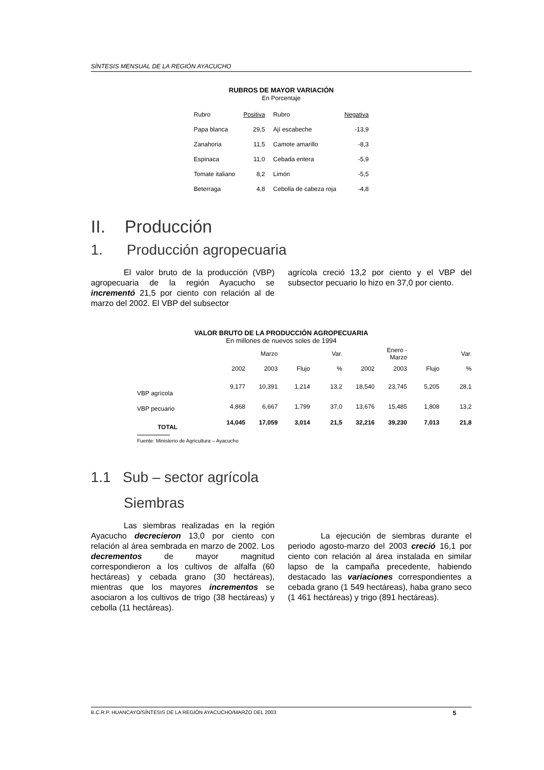SÍNTESIS MENSUAL DE LA REGIÓN AYACUCHO
RUBROS DE MAYOR VARIACIÓN
En Porcentaje
| Rubro | Positiva | Rubro | Negativa |
| --- | --- | --- | --- |
| Papa blanca | 29,5 | Ají escabeche | -13,9 |
| Zanahoria | 11,5 | Camote amarillo | -8,3 |
| Espinaca | 11,0 | Cebada entera | -5,9 |
| Tomate italiano | 8,2 | Limón | -5,5 |
| Beterraga | 4,8 | Cebolla de cabeza roja | -4,8 |
II. Producción
1. Producción agropecuaria
El valor bruto de la producción (VBP) agropecuaria de la región Ayacucho se incrementó 21,5 por ciento con relación al de marzo del 2002. El VBP del subsector
agrícola creció 13,2 por ciento y el VBP del subsector pecuario lo hizo en 37,0 por ciento.
VALOR BRUTO DE LA PRODUCCIÓN AGROPECUARIA
En millones de nuevos soles de 1994
| | | Marzo | | Var. | | Enero - Marzo | | Var. |
| --- | --- | --- | --- | --- | --- | --- | --- | --- |
| | 2002 | 2003 | Flujo | % | 2002 | 2003 | Flujo | % |
| VBP agrícola | 9,177 | 10,391 | 1,214 | 13,2 | 18,540 | 23,745 | 5,205 | 28,1 |
| VBP pecuario | 4,868 | 6,667 | 1,799 | 37,0 | 13,676 | 15,485 | 1,808 | 13,2 |
| TOTAL | 14,045 | 17,059 | 3,014 | 21,5 | 32,216 | 39,230 | 7,013 | 21,8 |
Fuente: Ministerio de Agricultura – Ayacucho
1.1 Sub – sector agrícola
Siembras
Las siembras realizadas en la región Ayacucho decrecieron 13,0 por ciento con relación al área sembrada en marzo de 2002. Los decrementos de mayor magnitud correspondieron a los cultivos de alfalfa (60 hectáreas) y cebada grano (30 hectáreas), mientras que los mayores incrementos se asociaron a los cultivos de trigo (38 hectáreas) y cebolla (11 hectáreas).
La ejecución de siembras durante el periodo agosto-marzo del 2003 creció 16,1 por ciento con relación al área instalada en similar lapso de la campaña precedente, habiendo destacado las variaciones correspondientes a cebada grano (1 549 hectáreas), haba grano seco (1 461 hectáreas) y trigo (891 hectáreas).
B.C.R.P. HUANCAYO/SÍNTESIS DE LA REGIÓN AYACUCHO/MARZO DEL 2003 5